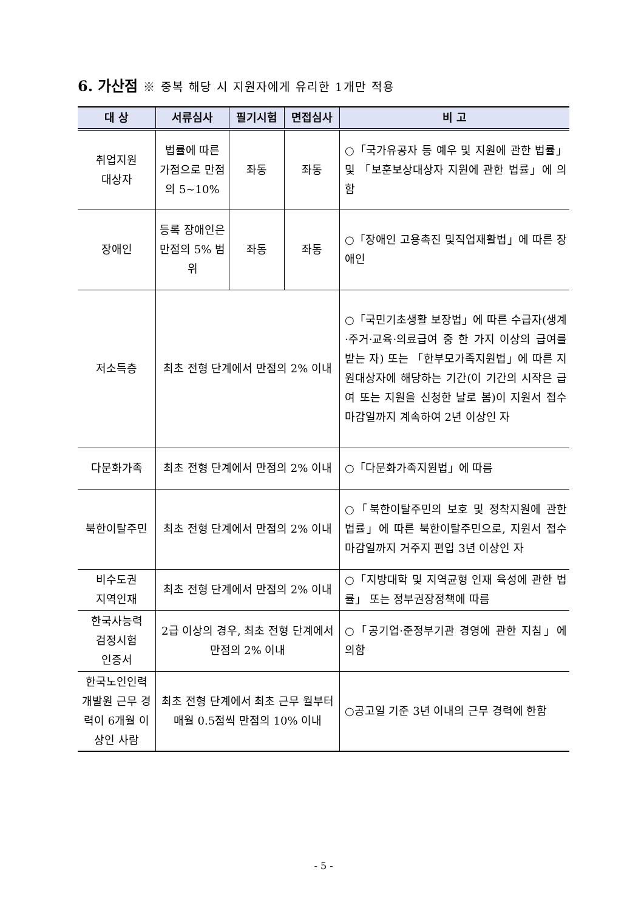6. 가산점 ※ 중복 해당 시 지원자에게 유리한 1개만 적용
| 대 상 | 서류심사 | 필기시험 | 면접심사 | 비 고 |
| --- | --- | --- | --- | --- |
| 취업지원 대상자 | 법률에 따른 가점으로 만점의 5~10% | 좌동 | 좌동 | ○「국가유공자 등 예우 및 지원에 관한 법률」 및 「보훈보상대상자 지원에 관한 법률」에 의함 |
| 장애인 | 등록 장애인은 만점의 5% 범위 | 좌동 | 좌동 | ○「장애인 고용촉진 및직업재활법」에 따른 장애인 |
| 저소득층 | 최초 전형 단계에서 만점의 2% 이내 | | | ○「국민기초생활 보장법」에 따른 수급자(생계·주거·교육·의료급여 중 한 가지 이상의 급여를 받는 자) 또는 「한부모가족지원법」에 따른 지원대상자에 해당하는 기간(이 기간의 시작은 급여 또는 지원을 신청한 날로 봄)이 지원서 접수마감일까지 계속하여 2년 이상인 자 |
| 다문화가족 | 최초 전형 단계에서 만점의 2% 이내 | | | ○「다문화가족지원법」에 따름 |
| 북한이탈주민 | 최초 전형 단계에서 만점의 2% 이내 | | | ○「북한이탈주민의 보호 및 정착지원에 관한 법률」에 따른 북한이탈주민으로, 지원서 접수마감일까지 거주지 편입 3년 이상인 자 |
| 비수도권 지역인재 | 최초 전형 단계에서 만점의 2% 이내 | | | ○「지방대학 및 지역균형 인재 육성에 관한 법률」 또는 정부권장정책에 따름 |
| 한국사능력 검정시험 인증서 | 2급 이상의 경우, 최초 전형 단계에서 만점의 2% 이내 | | | ○「공기업·준정부기관 경영에 관한 지침」에 의함 |
| 한국노인인력 개발원 근무 경력이 6개월 이상인 사람 | 최초 전형 단계에서 최초 근무 월부터 매월 0.5점씩 만점의 10% 이내 | | | ○공고일 기준 3년 이내의 근무 경력에 한함 |
- 5 -